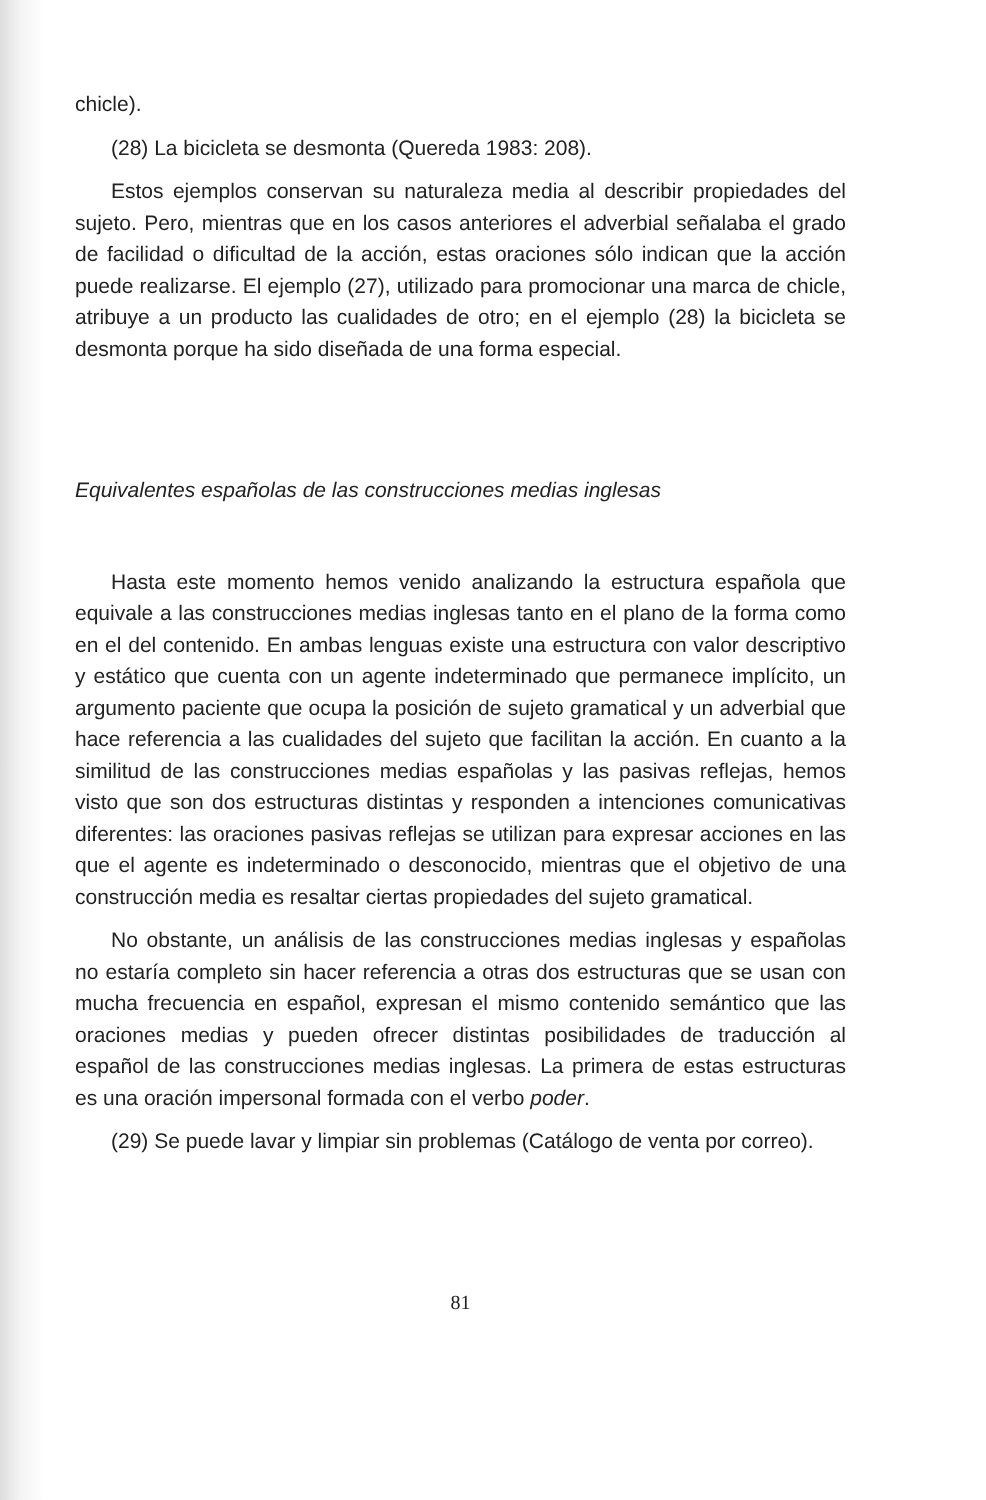chicle).
(28) La bicicleta se desmonta (Quereda 1983: 208).
Estos ejemplos conservan su naturaleza media al describir propiedades del sujeto. Pero, mientras que en los casos anteriores el adverbial señalaba el grado de facilidad o dificultad de la acción, estas oraciones sólo indican que la acción puede realizarse. El ejemplo (27), utilizado para promocionar una marca de chicle, atribuye a un producto las cualidades de otro; en el ejemplo (28) la bicicleta se desmonta porque ha sido diseñada de una forma especial.
Equivalentes españolas de las construcciones medias inglesas
Hasta este momento hemos venido analizando la estructura española que equivale a las construcciones medias inglesas tanto en el plano de la forma como en el del contenido. En ambas lenguas existe una estructura con valor descriptivo y estático que cuenta con un agente indeterminado que permanece implícito, un argumento paciente que ocupa la posición de sujeto gramatical y un adverbial que hace referencia a las cualidades del sujeto que facilitan la acción. En cuanto a la similitud de las construcciones medias españolas y las pasivas reflejas, hemos visto que son dos estructuras distintas y responden a intenciones comunicativas diferentes: las oraciones pasivas reflejas se utilizan para expresar acciones en las que el agente es indeterminado o desconocido, mientras que el objetivo de una construcción media es resaltar ciertas propiedades del sujeto gramatical.
No obstante, un análisis de las construcciones medias inglesas y españolas no estaría completo sin hacer referencia a otras dos estructuras que se usan con mucha frecuencia en español, expresan el mismo contenido semántico que las oraciones medias y pueden ofrecer distintas posibilidades de traducción al español de las construcciones medias inglesas. La primera de estas estructuras es una oración impersonal formada con el verbo poder.
(29) Se puede lavar y limpiar sin problemas (Catálogo de venta por correo).
81